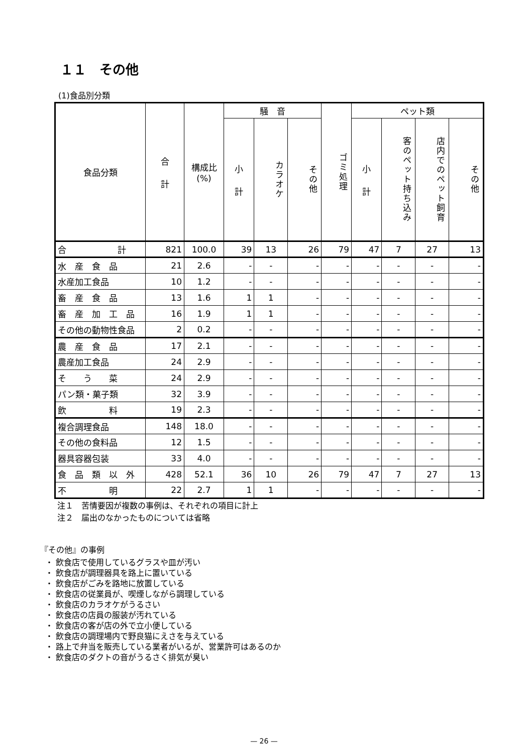１１　その他
(1)食品別分類
| 食品分類 | 合 計 | 構成比 (%) | 騒 音 | | | ゴミ処理 | ペット類 | | | |
| --- | --- | --- | --- | --- | --- | --- | --- | --- | --- | --- |
| | | | 小 計 | カラオケ | その他 | | 小 計 | 客のペット持ち込み | 店内でのペット飼育 | その他 |
| 合 計 | 821 | 100.0 | 39 | 13 | 26 | 79 | 47 | 7 | 27 | 13 |
| 水 産 食 品 | 21 | 2.6 | - | - | - | - | - | - | - | - |
| 水産加工食品 | 10 | 1.2 | - | - | - | - | - | - | - | - |
| 畜 産 食 品 | 13 | 1.6 | 1 | 1 | - | - | - | - | - | - |
| 畜 産 加 工 品 | 16 | 1.9 | 1 | 1 | - | - | - | - | - | - |
| その他の動物性食品 | 2 | 0.2 | - | - | - | - | - | - | - | - |
| 農 産 食 品 | 17 | 2.1 | - | - | - | - | - | - | - | - |
| 農産加工食品 | 24 | 2.9 | - | - | - | - | - | - | - | - |
| そ う 菜 | 24 | 2.9 | - | - | - | - | - | - | - | - |
| パン類・菓子類 | 32 | 3.9 | - | - | - | - | - | - | - | - |
| 飲 料 | 19 | 2.3 | - | - | - | - | - | - | - | - |
| 複合調理食品 | 148 | 18.0 | - | - | - | - | - | - | - | - |
| その他の食料品 | 12 | 1.5 | - | - | - | - | - | - | - | - |
| 器具容器包装 | 33 | 4.0 | - | - | - | - | - | - | - | - |
| 食 品 類 以 外 | 428 | 52.1 | 36 | 10 | 26 | 79 | 47 | 7 | 27 | 13 |
| 不 明 | 22 | 2.7 | 1 | 1 | - | - | - | - | - | - |
注１　苦情要因が複数の事例は、それぞれの項目に計上
注２　届出のなかったものについては省略
『その他』の事例
・ 飲食店で使用しているグラスや皿が汚い
・ 飲食店が調理器具を路上に置いている
・ 飲食店がごみを路地に放置している
・ 飲食店の従業員が、喫煙しながら調理している
・ 飲食店のカラオケがうるさい
・ 飲食店の店員の服装が汚れている
・ 飲食店の客が店の外で立小便している
・ 飲食店の調理場内で野良猫にえさを与えている
・ 路上で弁当を販売している業者がいるが、営業許可はあるのか
・ 飲食店のダクトの音がうるさく排気が臭い
— 26 —